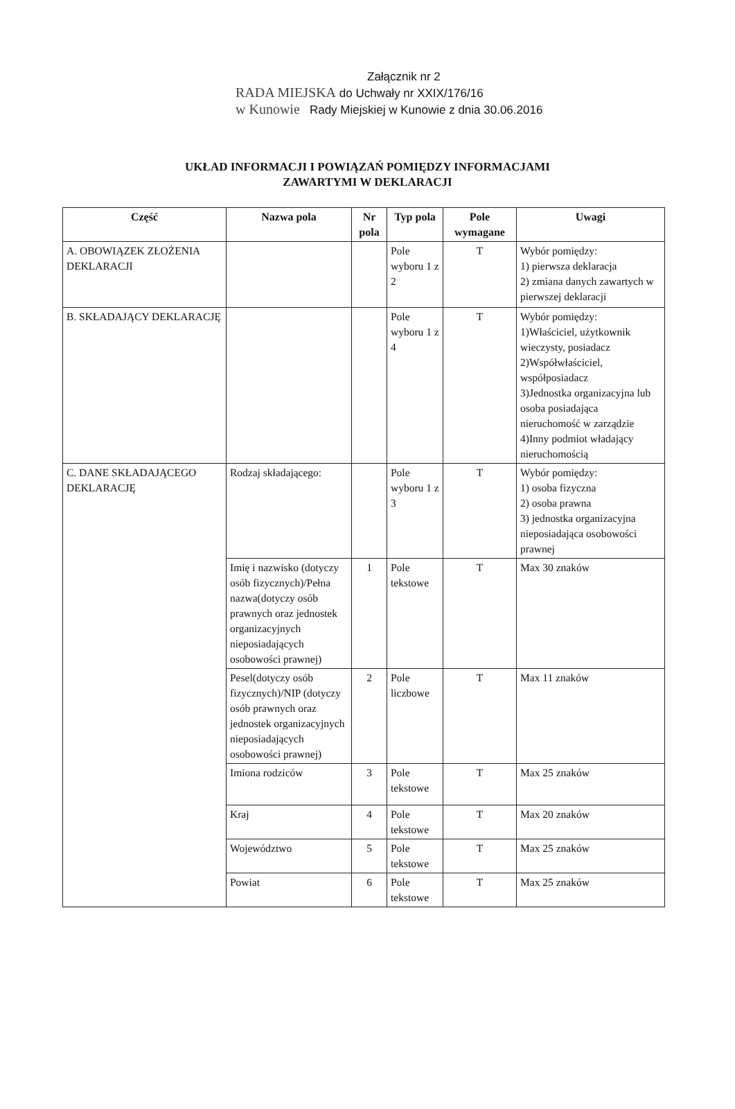Załącznik nr 2
RADA MIEJSKA do Uchwały nr XXIX/176/16
w Kunowie Rady Miejskiej w Kunowie z dnia 30.06.2016
UKŁAD INFORMACJI I POWIĄZAŃ POMIĘDZY INFORMACJAMI
ZAWARTYMI W DEKLARACJI
| Część | Nazwa pola | Nr pola | Typ pola | Pole wymagane | Uwagi |
| --- | --- | --- | --- | --- | --- |
| A. OBOWIĄZEK ZŁOŻENIA DEKLARACJI | | | Pole wyboru 1 z 2 | T | Wybór pomiędzy: 1) pierwsza deklaracja 2) zmiana danych zawartych w pierwszej deklaracji |
| B. SKŁADAJĄCY DEKLARACJĘ | | | Pole wyboru 1 z 4 | T | Wybór pomiędzy: 1)Właściciel, użytkownik wieczysty, posiadacz 2)Współwłaściciel, współposiadacz 3)Jednostka organizacyjna lub osoba posiadająca nieruchomość w zarządzie 4)Inny podmiot władający nieruchomością |
| C. DANE SKŁADAJĄCEGO DEKLARACJĘ | Rodzaj składającego: | | Pole wyboru 1 z 3 | T | Wybór pomiędzy: 1) osoba fizyczna 2) osoba prawna 3) jednostka organizacyjna nieposiadająca osobowości prawnej |
| | Imię i nazwisko (dotyczy osób fizycznych)/Pełna nazwa(dotyczy osób prawnych oraz jednostek organizacyjnych nieposiadających osobowości prawnej) | 1 | Pole tekstowe | T | Max 30 znaków |
| | Pesel(dotyczy osób fizycznych)/NIP (dotyczy osób prawnych oraz jednostek organizacyjnych nieposiadających osobowości prawnej) | 2 | Pole liczbowe | T | Max 11 znaków |
| | Imiona rodziców | 3 | Pole tekstowe | T | Max 25 znaków |
| | Kraj | 4 | Pole tekstowe | T | Max 20 znaków |
| | Województwo | 5 | Pole tekstowe | T | Max 25 znaków |
| | Powiat | 6 | Pole tekstowe | T | Max 25 znaków |